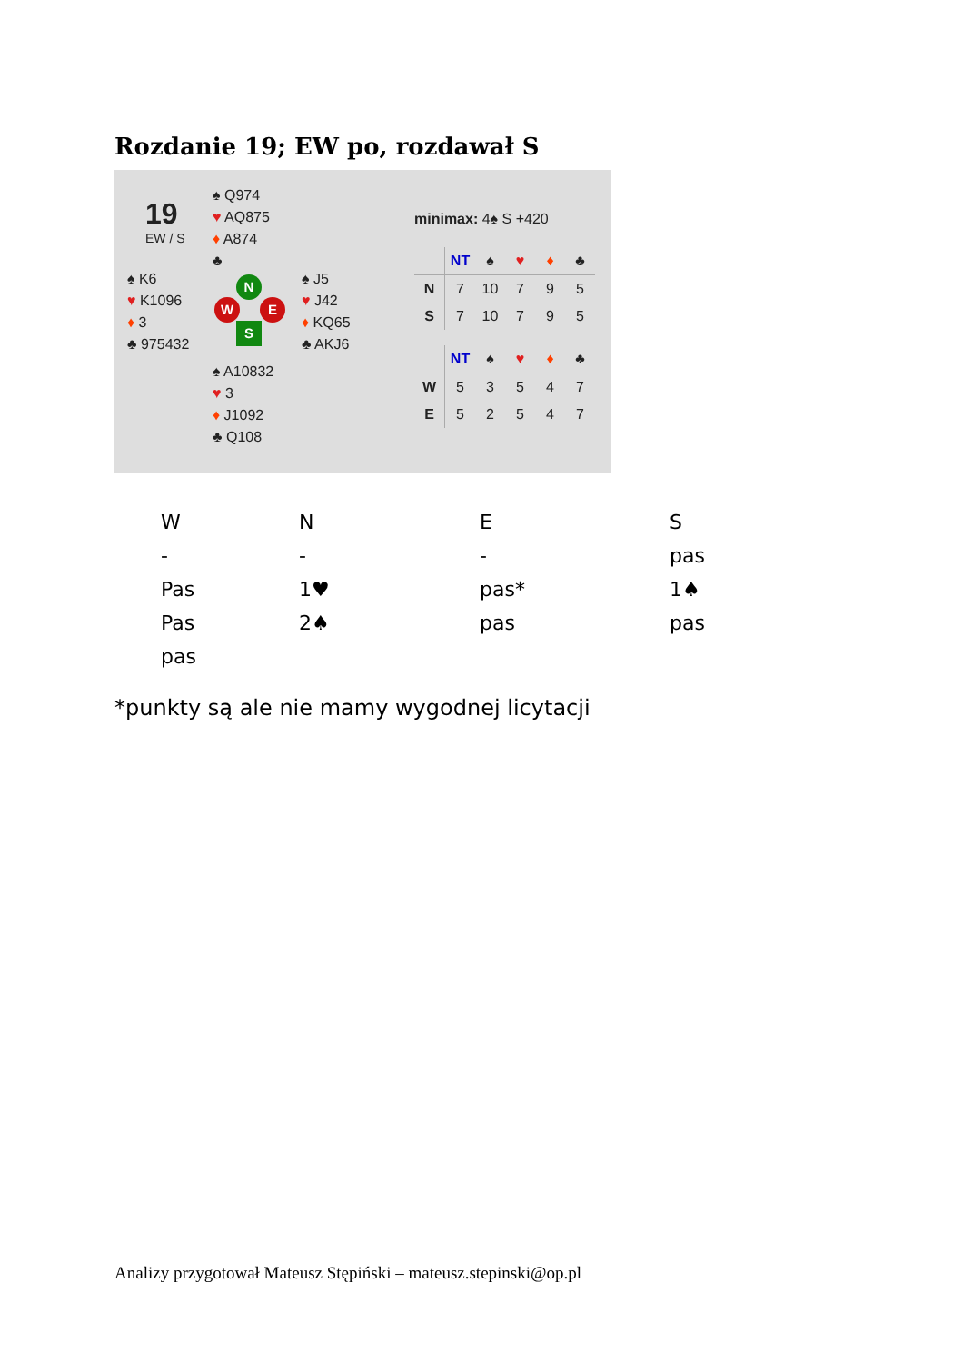Rozdanie 19; EW po, rozdawał S
19
EW / S
♠ Q974
♥ AQ875
♦ A874
♣
♠ K6
♥ K1096
♦ 3
♣ 975432
N
W E
S
♠ J5
♥ J42
♦ KQ65
♣ AKJ6
♠ A10832
♥ 3
♦ J1092
♣ Q108
minimax: 4♠ S +420
| | NT | ♠ | ♥ | ♦ | ♣ |
| N | 7 | 10 | 7 | 9 | 5 |
| S | 7 | 10 | 7 | 9 | 5 |
| | NT | ♠ | ♥ | ♦ | ♣ |
| W | 5 | 3 | 5 | 4 | 7 |
| E | 5 | 2 | 5 | 4 | 7 |
| W | N | E | S |
| - | - | - | pas |
| Pas | 1♥ | pas* | 1♠ |
| Pas | 2♠ | pas | pas |
| pas | | | |
*punkty są ale nie mamy wygodnej licytacji
Analizy przygotował Mateusz Stępiński – mateusz.stepinski@op.pl